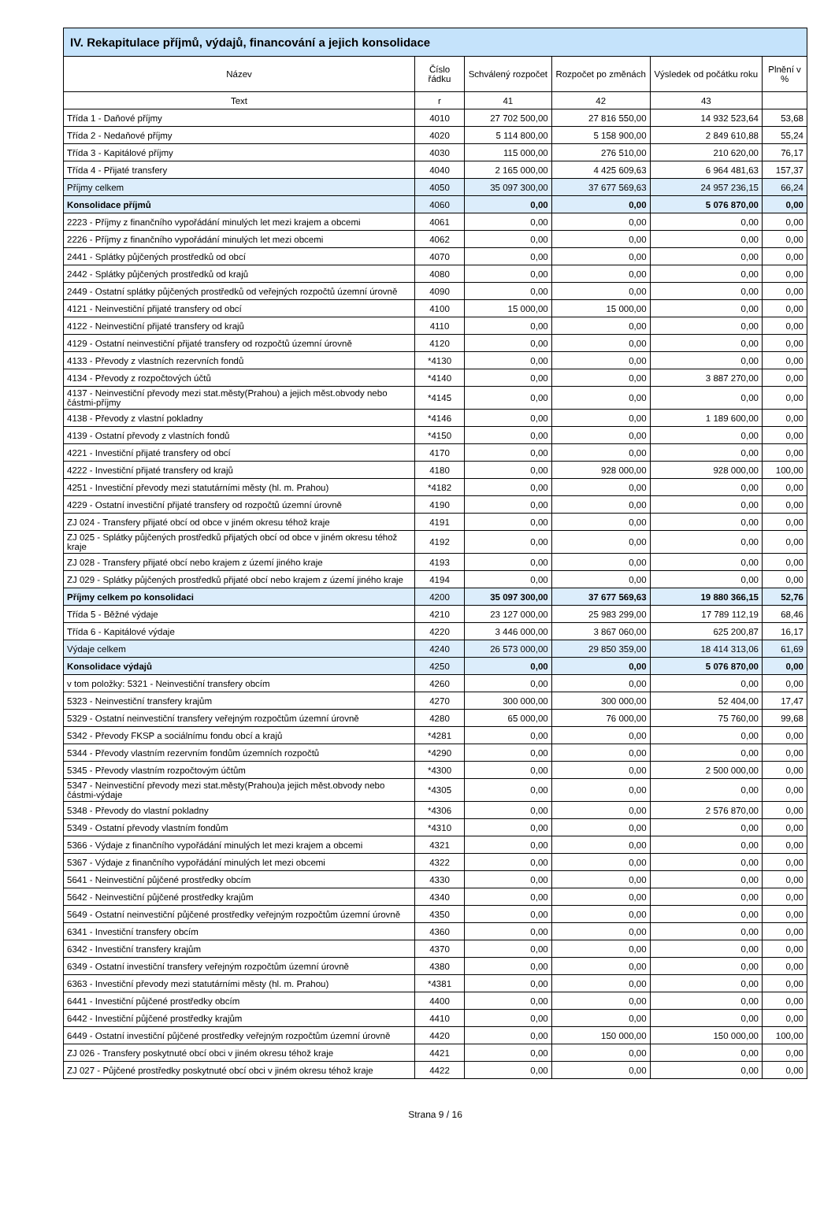IV. Rekapitulace příjmů, výdajů, financování a jejich konsolidace
| Název | Číslo řádku | Schválený rozpočet | Rozpočet po změnách | Výsledek od počátku roku | Plnění v % |
| --- | --- | --- | --- | --- | --- |
| Text | r | 41 | 42 | 43 | |
| Třída 1 - Daňové příjmy | 4010 | 27 702 500,00 | 27 816 550,00 | 14 932 523,64 | 53,68 |
| Třída 2 - Nedaňové příjmy | 4020 | 5 114 800,00 | 5 158 900,00 | 2 849 610,88 | 55,24 |
| Třída 3 - Kapitálové příjmy | 4030 | 115 000,00 | 276 510,00 | 210 620,00 | 76,17 |
| Třída 4 - Přijaté transfery | 4040 | 2 165 000,00 | 4 425 609,63 | 6 964 481,63 | 157,37 |
| Příjmy celkem | 4050 | 35 097 300,00 | 37 677 569,63 | 24 957 236,15 | 66,24 |
| Konsolidace příjmů | 4060 | 0,00 | 0,00 | 5 076 870,00 | 0,00 |
| 2223 - Příjmy z finančního vypořádání minulých let mezi krajem a obcemi | 4061 | 0,00 | 0,00 | 0,00 | 0,00 |
| 2226 - Příjmy z finančního vypořádání minulých let mezi obcemi | 4062 | 0,00 | 0,00 | 0,00 | 0,00 |
| 2441 - Splátky půjčených prostředků od obcí | 4070 | 0,00 | 0,00 | 0,00 | 0,00 |
| 2442 - Splátky půjčených prostředků od krajů | 4080 | 0,00 | 0,00 | 0,00 | 0,00 |
| 2449 - Ostatní splátky půjčených prostředků od veřejných rozpočtů územní úrovně | 4090 | 0,00 | 0,00 | 0,00 | 0,00 |
| 4121 - Neinvestiční přijaté transfery od obcí | 4100 | 15 000,00 | 15 000,00 | 0,00 | 0,00 |
| 4122 - Neinvestiční přijaté transfery od krajů | 4110 | 0,00 | 0,00 | 0,00 | 0,00 |
| 4129 - Ostatní neinvestiční přijaté transfery od rozpočtů územní úrovně | 4120 | 0,00 | 0,00 | 0,00 | 0,00 |
| 4133 - Převody z vlastních rezervních fondů | *4130 | 0,00 | 0,00 | 0,00 | 0,00 |
| 4134 - Převody z rozpočtových účtů | *4140 | 0,00 | 0,00 | 3 887 270,00 | 0,00 |
| 4137 - Neinvestiční převody mezi stat.městy(Prahou) a jejich měst.obvody nebo částmi-příjmy | *4145 | 0,00 | 0,00 | 0,00 | 0,00 |
| 4138 - Převody z vlastní pokladny | *4146 | 0,00 | 0,00 | 1 189 600,00 | 0,00 |
| 4139 - Ostatní převody z vlastních fondů | *4150 | 0,00 | 0,00 | 0,00 | 0,00 |
| 4221 - Investiční přijaté transfery od obcí | 4170 | 0,00 | 0,00 | 0,00 | 0,00 |
| 4222 - Investiční přijaté transfery od krajů | 4180 | 0,00 | 928 000,00 | 928 000,00 | 100,00 |
| 4251 - Investiční převody mezi statutárními městy (hl. m. Prahou) | *4182 | 0,00 | 0,00 | 0,00 | 0,00 |
| 4229 - Ostatní investiční přijaté transfery od rozpočtů územní úrovně | 4190 | 0,00 | 0,00 | 0,00 | 0,00 |
| ZJ 024 - Transfery přijaté obcí od obce v jiném okresu téhož kraje | 4191 | 0,00 | 0,00 | 0,00 | 0,00 |
| ZJ 025 - Splátky půjčených prostředků přijatých obcí od obce v jiném okresu téhož kraje | 4192 | 0,00 | 0,00 | 0,00 | 0,00 |
| ZJ 028 - Transfery přijaté obcí nebo krajem z území jiného kraje | 4193 | 0,00 | 0,00 | 0,00 | 0,00 |
| ZJ 029 - Splátky půjčených prostředků přijaté obcí nebo krajem z území jiného kraje | 4194 | 0,00 | 0,00 | 0,00 | 0,00 |
| Příjmy celkem po konsolidaci | 4200 | 35 097 300,00 | 37 677 569,63 | 19 880 366,15 | 52,76 |
| Třída 5 - Běžné výdaje | 4210 | 23 127 000,00 | 25 983 299,00 | 17 789 112,19 | 68,46 |
| Třída 6 - Kapitálové výdaje | 4220 | 3 446 000,00 | 3 867 060,00 | 625 200,87 | 16,17 |
| Výdaje celkem | 4240 | 26 573 000,00 | 29 850 359,00 | 18 414 313,06 | 61,69 |
| Konsolidace výdajů | 4250 | 0,00 | 0,00 | 5 076 870,00 | 0,00 |
| v tom položky: 5321 - Neinvestiční transfery obcím | 4260 | 0,00 | 0,00 | 0,00 | 0,00 |
| 5323 - Neinvestiční transfery krajům | 4270 | 300 000,00 | 300 000,00 | 52 404,00 | 17,47 |
| 5329 - Ostatní neinvestiční transfery veřejným rozpočtům územní úrovně | 4280 | 65 000,00 | 76 000,00 | 75 760,00 | 99,68 |
| 5342 - Převody FKSP a sociálnímu fondu obcí a krajů | *4281 | 0,00 | 0,00 | 0,00 | 0,00 |
| 5344 - Převody vlastním rezervním fondům územních rozpočtů | *4290 | 0,00 | 0,00 | 0,00 | 0,00 |
| 5345 - Převody vlastním rozpočtovým účtům | *4300 | 0,00 | 0,00 | 2 500 000,00 | 0,00 |
| 5347 - Neinvestiční převody mezi stat.městy(Prahou)a jejich měst.obvody nebo částmi-výdaje | *4305 | 0,00 | 0,00 | 0,00 | 0,00 |
| 5348 - Převody do vlastní pokladny | *4306 | 0,00 | 0,00 | 2 576 870,00 | 0,00 |
| 5349 - Ostatní převody vlastním fondům | *4310 | 0,00 | 0,00 | 0,00 | 0,00 |
| 5366 - Výdaje z finančního vypořádání minulých let mezi krajem a obcemi | 4321 | 0,00 | 0,00 | 0,00 | 0,00 |
| 5367 - Výdaje z finančního vypořádání minulých let mezi obcemi | 4322 | 0,00 | 0,00 | 0,00 | 0,00 |
| 5641 - Neinvestiční půjčené prostředky obcím | 4330 | 0,00 | 0,00 | 0,00 | 0,00 |
| 5642 - Neinvestiční půjčené prostředky krajům | 4340 | 0,00 | 0,00 | 0,00 | 0,00 |
| 5649 - Ostatní neinvestiční půjčené prostředky veřejným rozpočtům územní úrovně | 4350 | 0,00 | 0,00 | 0,00 | 0,00 |
| 6341 - Investiční transfery obcím | 4360 | 0,00 | 0,00 | 0,00 | 0,00 |
| 6342 - Investiční transfery krajům | 4370 | 0,00 | 0,00 | 0,00 | 0,00 |
| 6349 - Ostatní investiční transfery veřejným rozpočtům územní úrovně | 4380 | 0,00 | 0,00 | 0,00 | 0,00 |
| 6363 - Investiční převody mezi statutárními městy (hl. m. Prahou) | *4381 | 0,00 | 0,00 | 0,00 | 0,00 |
| 6441 - Investiční půjčené prostředky obcím | 4400 | 0,00 | 0,00 | 0,00 | 0,00 |
| 6442 - Investiční půjčené prostředky krajům | 4410 | 0,00 | 0,00 | 0,00 | 0,00 |
| 6449 - Ostatní investiční půjčené prostředky veřejným rozpočtům územní úrovně | 4420 | 0,00 | 150 000,00 | 150 000,00 | 100,00 |
| ZJ 026 - Transfery poskytnuté obcí obci v jiném okresu téhož kraje | 4421 | 0,00 | 0,00 | 0,00 | 0,00 |
| ZJ 027 - Půjčené prostředky poskytnuté obcí obci v jiném okresu téhož kraje | 4422 | 0,00 | 0,00 | 0,00 | 0,00 |
Strana 9 / 16